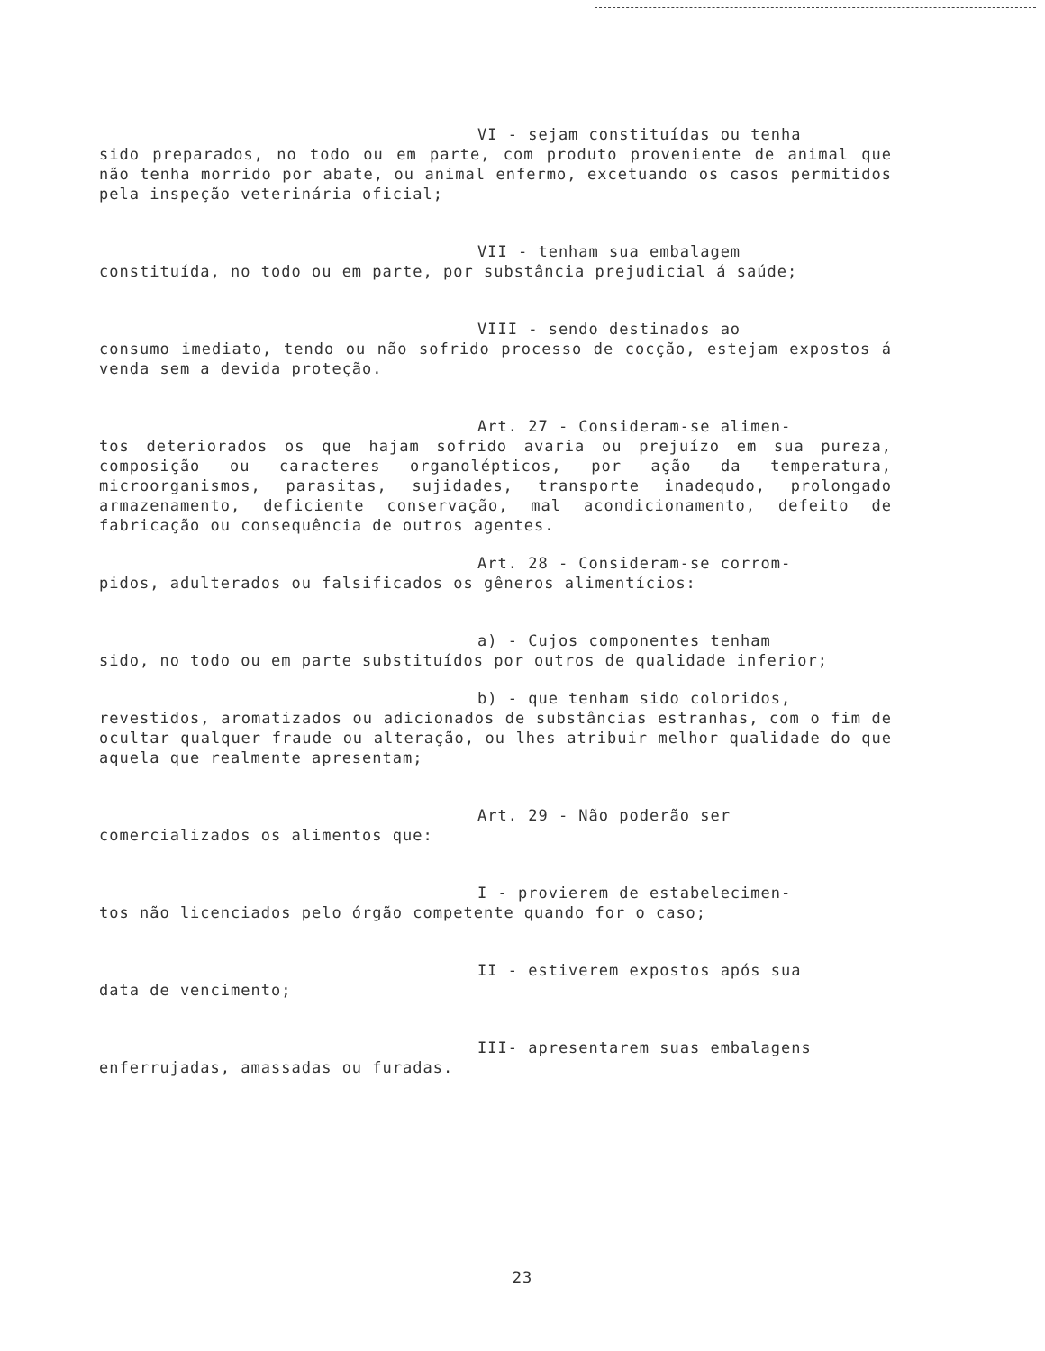VI - sejam constituídas ou tenha
sido preparados, no todo ou em parte, com produto proveniente de animal que não tenha morrido por abate, ou animal enfermo, excetuando os casos permitidos pela inspeção veterinária oficial;
VII - tenham sua embalagem
constituída, no todo ou em parte, por substância prejudicial á saúde;
VIII - sendo destinados ao
consumo imediato, tendo ou não sofrido processo de cocção, estejam expostos á venda sem a devida proteção.
Art. 27 - Consideram-se alimen-
tos deteriorados os que hajam sofrido avaria ou prejuízo em sua pureza, composição ou caracteres organolépticos, por ação da temperatura, microorganismos, parasitas, sujidades, transporte inadequdo, prolongado armazenamento, deficiente conservação, mal acondicionamento, defeito de fabricação ou consequência de outros agentes.
Art. 28 - Consideram-se corrom-
pidos, adulterados ou falsificados os gêneros alimentícios:
a) - Cujos componentes tenham
sido, no todo ou em parte substituídos por outros de qualidade inferior;
b) - que tenham sido coloridos,
revestidos, aromatizados ou adicionados de substâncias estranhas, com o fim de ocultar qualquer fraude ou alteração, ou lhes atribuir melhor qualidade do que aquela que realmente apresentam;
Art. 29 - Não poderão ser
comercializados os alimentos que:
I - provierem de estabelecimen-
tos não licenciados pelo órgão competente quando for o caso;
II - estiverem expostos após sua
data de vencimento;
III- apresentarem suas embalagens
enferrujadas, amassadas ou furadas.
23